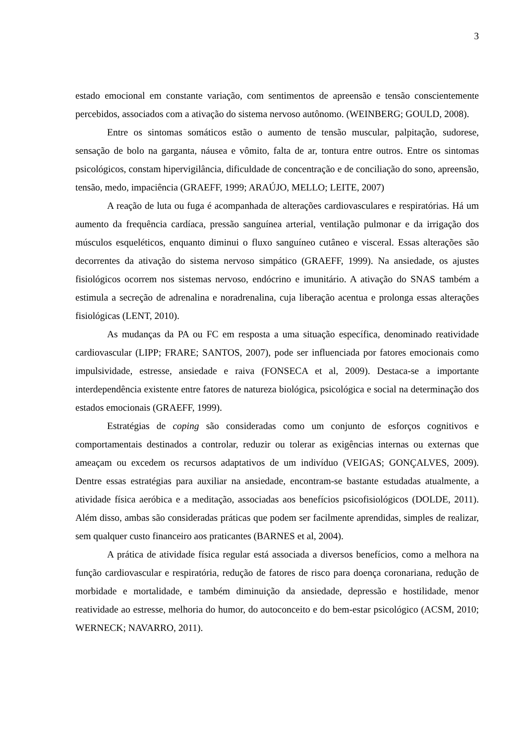3
estado emocional em constante variação, com sentimentos de apreensão e tensão conscientemente percebidos, associados com a ativação do sistema nervoso autônomo. (WEINBERG; GOULD, 2008).
Entre os sintomas somáticos estão o aumento de tensão muscular, palpitação, sudorese, sensação de bolo na garganta, náusea e vômito, falta de ar, tontura entre outros. Entre os sintomas psicológicos, constam hipervigilância, dificuldade de concentração e de conciliação do sono, apreensão, tensão, medo, impaciência (GRAEFF, 1999; ARAÚJO, MELLO; LEITE, 2007)
A reação de luta ou fuga é acompanhada de alterações cardiovasculares e respiratórias. Há um aumento da frequência cardíaca, pressão sanguínea arterial, ventilação pulmonar e da irrigação dos músculos esqueléticos, enquanto diminui o fluxo sanguíneo cutâneo e visceral. Essas alterações são decorrentes da ativação do sistema nervoso simpático (GRAEFF, 1999). Na ansiedade, os ajustes fisiológicos ocorrem nos sistemas nervoso, endócrino e imunitário. A ativação do SNAS também a estimula a secreção de adrenalina e noradrenalina, cuja liberação acentua e prolonga essas alterações fisiológicas (LENT, 2010).
As mudanças da PA ou FC em resposta a uma situação específica, denominado reatividade cardiovascular (LIPP; FRARE; SANTOS, 2007), pode ser influenciada por fatores emocionais como impulsividade, estresse, ansiedade e raiva (FONSECA et al, 2009). Destaca-se a importante interdependência existente entre fatores de natureza biológica, psicológica e social na determinação dos estados emocionais (GRAEFF, 1999).
Estratégias de coping são consideradas como um conjunto de esforços cognitivos e comportamentais destinados a controlar, reduzir ou tolerar as exigências internas ou externas que ameaçam ou excedem os recursos adaptativos de um indivíduo (VEIGAS; GONÇALVES, 2009). Dentre essas estratégias para auxiliar na ansiedade, encontram-se bastante estudadas atualmente, a atividade física aeróbica e a meditação, associadas aos benefícios psicofisiológicos (DOLDE, 2011). Além disso, ambas são consideradas práticas que podem ser facilmente aprendidas, simples de realizar, sem qualquer custo financeiro aos praticantes (BARNES et al, 2004).
A prática de atividade física regular está associada a diversos benefícios, como a melhora na função cardiovascular e respiratória, redução de fatores de risco para doença coronariana, redução de morbidade e mortalidade, e também diminuição da ansiedade, depressão e hostilidade, menor reatividade ao estresse, melhoria do humor, do autoconceito e do bem-estar psicológico (ACSM, 2010; WERNECK; NAVARRO, 2011).